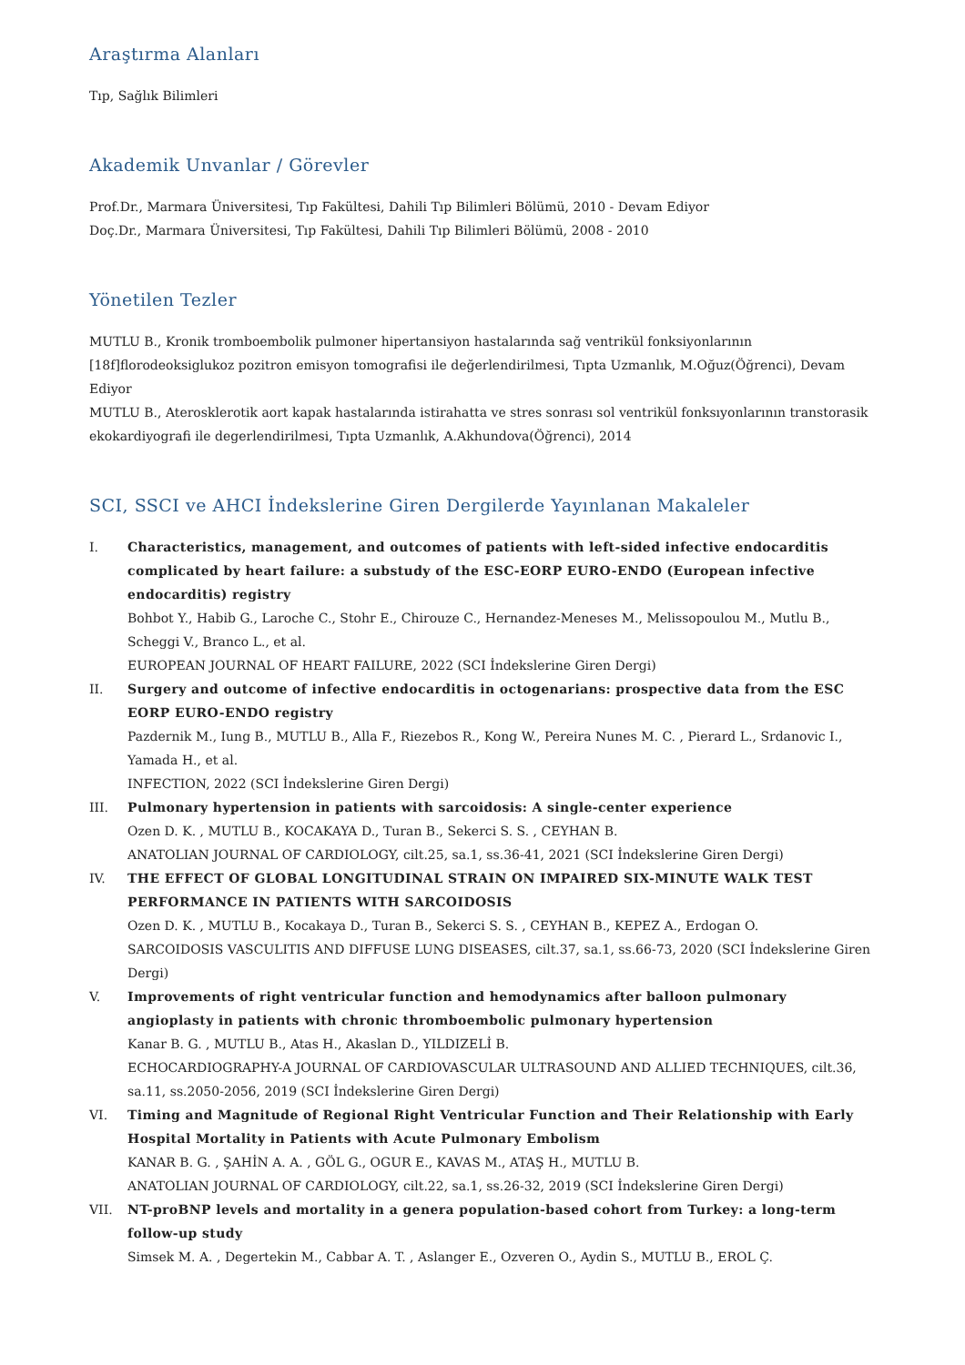Araştırma Alanları
Tıp, Sağlık Bilimleri
Akademik Unvanlar / Görevler
Prof.Dr., Marmara Üniversitesi, Tıp Fakültesi, Dahili Tıp Bilimleri Bölümü, 2010 - Devam Ediyor
Doç.Dr., Marmara Üniversitesi, Tıp Fakültesi, Dahili Tıp Bilimleri Bölümü, 2008 - 2010
Yönetilen Tezler
MUTLU B., Kronik tromboembolik pulmoner hipertansiyon hastalarında sağ ventrikül fonksiyonlarının [18f]florodeoksiglukoz pozitron emisyon tomografisi ile değerlendirilmesi, Tıpta Uzmanlık, M.Oğuz(Öğrenci), Devam Ediyor
MUTLU B., Aterosklerotik aort kapak hastalarında istirahatta ve stres sonrası sol ventrikül fonksıyonlarının transtorasik ekokardiyografi ile degerlendirilmesi, Tıpta Uzmanlık, A.Akhundova(Öğrenci), 2014
SCI, SSCI ve AHCI İndekslerine Giren Dergilerde Yayınlanan Makaleler
I. Characteristics, management, and outcomes of patients with left-sided infective endocarditis complicated by heart failure: a substudy of the ESC-EORP EURO-ENDO (European infective endocarditis) registry
Bohbot Y., Habib G., Laroche C., Stohr E., Chirouze C., Hernandez-Meneses M., Melissopoulou M., Mutlu B., Scheggi V., Branco L., et al.
EUROPEAN JOURNAL OF HEART FAILURE, 2022 (SCI İndekslerine Giren Dergi)
II. Surgery and outcome of infective endocarditis in octogenarians: prospective data from the ESC EORP EURO-ENDO registry
Pazdernik M., Iung B., MUTLU B., Alla F., Riezebos R., Kong W., Pereira Nunes M. C. , Pierard L., Srdanovic I., Yamada H., et al.
INFECTION, 2022 (SCI İndekslerine Giren Dergi)
III. Pulmonary hypertension in patients with sarcoidosis: A single-center experience
Ozen D. K. , MUTLU B., KOCAKAYA D., Turan B., Sekerci S. S. , CEYHAN B.
ANATOLIAN JOURNAL OF CARDIOLOGY, cilt.25, sa.1, ss.36-41, 2021 (SCI İndekslerine Giren Dergi)
IV. THE EFFECT OF GLOBAL LONGITUDINAL STRAIN ON IMPAIRED SIX-MINUTE WALK TEST PERFORMANCE IN PATIENTS WITH SARCOIDOSIS
Ozen D. K. , MUTLU B., Kocakaya D., Turan B., Sekerci S. S. , CEYHAN B., KEPEZ A., Erdogan O.
SARCOIDOSIS VASCULITIS AND DIFFUSE LUNG DISEASES, cilt.37, sa.1, ss.66-73, 2020 (SCI İndekslerine Giren Dergi)
V. Improvements of right ventricular function and hemodynamics after balloon pulmonary angioplasty in patients with chronic thromboembolic pulmonary hypertension
Kanar B. G. , MUTLU B., Atas H., Akaslan D., YILDIZELİ B.
ECHOCARDIOGRAPHY-A JOURNAL OF CARDIOVASCULAR ULTRASOUND AND ALLIED TECHNIQUES, cilt.36, sa.11, ss.2050-2056, 2019 (SCI İndekslerine Giren Dergi)
VI. Timing and Magnitude of Regional Right Ventricular Function and Their Relationship with Early Hospital Mortality in Patients with Acute Pulmonary Embolism
KANAR B. G. , ŞAHİN A. A. , GÖL G., OGUR E., KAVAS M., ATAŞ H., MUTLU B.
ANATOLIAN JOURNAL OF CARDIOLOGY, cilt.22, sa.1, ss.26-32, 2019 (SCI İndekslerine Giren Dergi)
VII. NT-proBNP levels and mortality in a genera population-based cohort from Turkey: a long-term follow-up study
Simsek M. A. , Degertekin M., Cabbar A. T. , Aslanger E., Ozveren O., Aydin S., MUTLU B., EROL Ç.